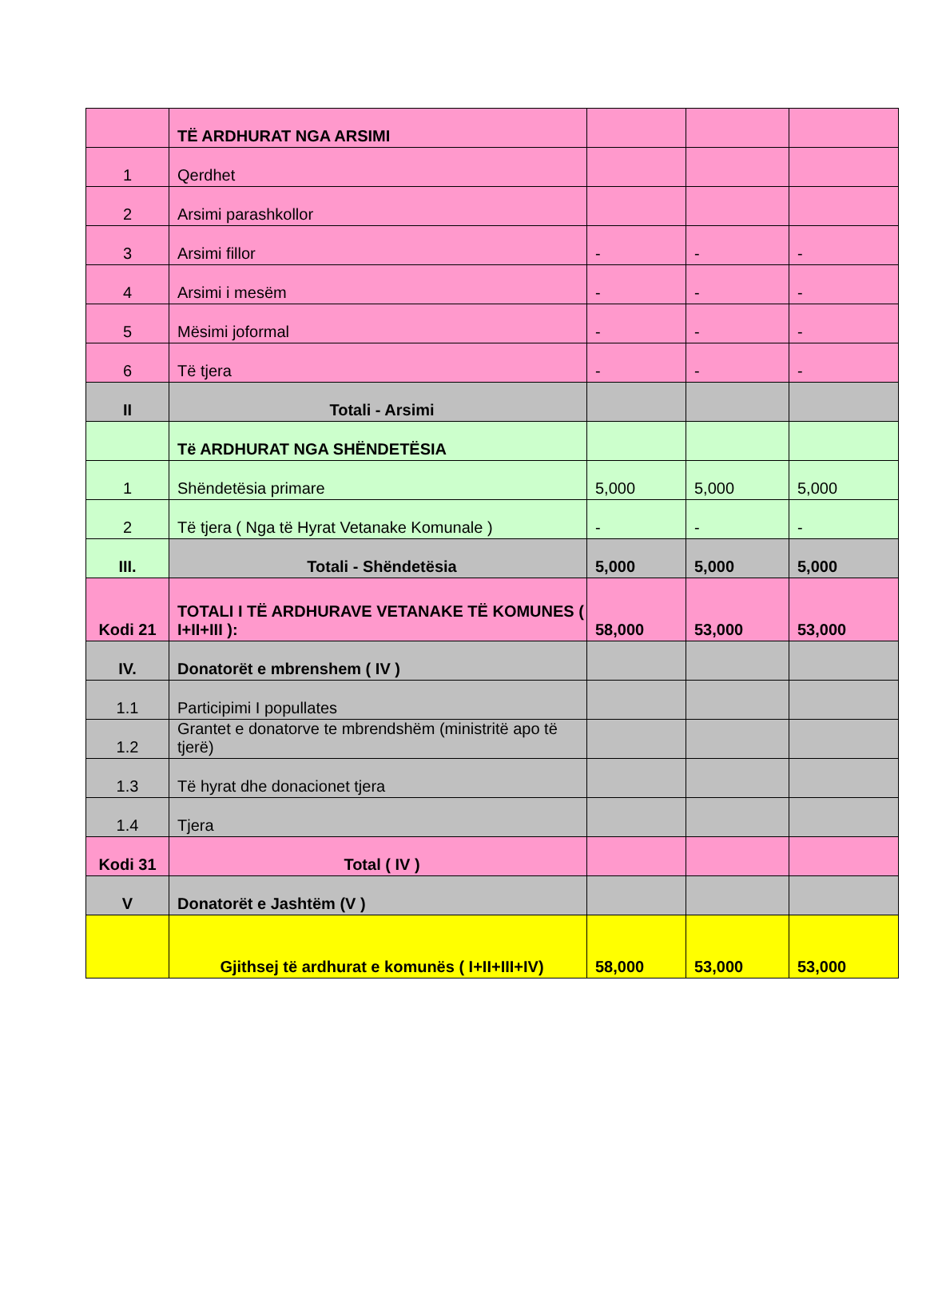| | TË ARDHURAT NGA ARSIMI | | | |
| 1 | Qerdhet | | | |
| 2 | Arsimi parashkollor | | | |
| 3 | Arsimi fillor | - | - | - |
| 4 | Arsimi i mesëm | - | - | - |
| 5 | Mësimi joformal | - | - | - |
| 6 | Të tjera | - | - | - |
| II | Totali - Arsimi | | | |
| | Të ARDHURAT NGA SHËNDETËSIA | | | |
| 1 | Shëndetësia primare | 5,000 | 5,000 | 5,000 |
| 2 | Të tjera ( Nga të Hyrat Vetanake Komunale ) | - | - | - |
| III. | Totali - Shëndetësia | 5,000 | 5,000 | 5,000 |
| Kodi 21 | TOTALI I TË ARDHURAVE VETANAKE TË KOMUNES ( I+II+III ): | 58,000 | 53,000 | 53,000 |
| IV. | Donatorët e mbrenshem ( IV ) | | | |
| 1.1 | Participimi I popullates | | | |
| 1.2 | Grantet e donatorve te mbrendshëm (ministritë apo të tjerë) | | | |
| 1.3 | Të hyrat dhe donacionet tjera | | | |
| 1.4 | Tjera | | | |
| Kodi 31 | Total ( IV ) | | | |
| V | Donatorët e Jashtëm (V ) | | | |
| | Gjithsej të ardhurat e komunës ( I+II+III+IV) | 58,000 | 53,000 | 53,000 |